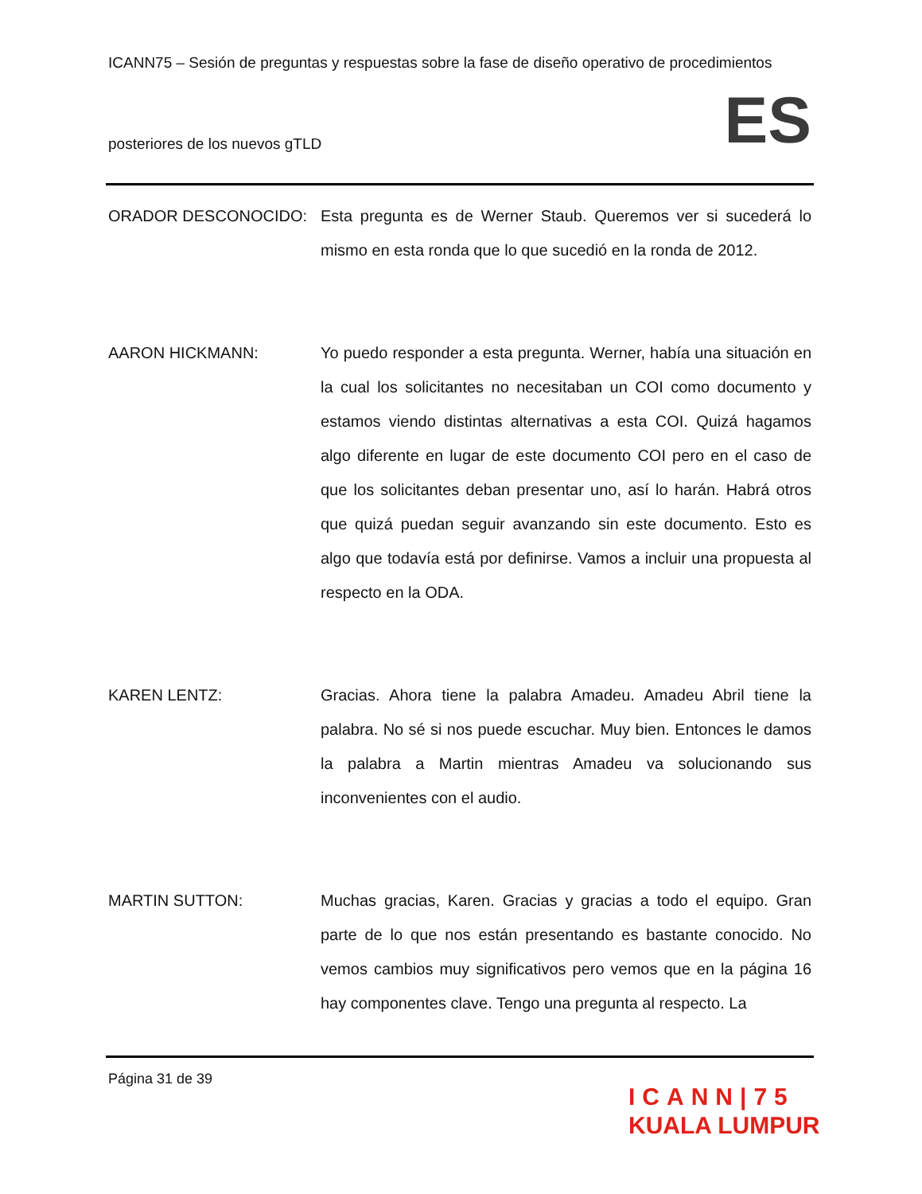ICANN75 – Sesión de preguntas y respuestas sobre la fase de diseño operativo de procedimientos
posteriores de los nuevos gTLD ES
ORADOR DESCONOCIDO: Esta pregunta es de Werner Staub. Queremos ver si sucederá lo mismo en esta ronda que lo que sucedió en la ronda de 2012.
AARON HICKMANN: Yo puedo responder a esta pregunta. Werner, había una situación en la cual los solicitantes no necesitaban un COI como documento y estamos viendo distintas alternativas a esta COI. Quizá hagamos algo diferente en lugar de este documento COI pero en el caso de que los solicitantes deban presentar uno, así lo harán. Habrá otros que quizá puedan seguir avanzando sin este documento. Esto es algo que todavía está por definirse. Vamos a incluir una propuesta al respecto en la ODA.
KAREN LENTZ: Gracias. Ahora tiene la palabra Amadeu. Amadeu Abril tiene la palabra. No sé si nos puede escuchar. Muy bien. Entonces le damos la palabra a Martin mientras Amadeu va solucionando sus inconvenientes con el audio.
MARTIN SUTTON: Muchas gracias, Karen. Gracias y gracias a todo el equipo. Gran parte de lo que nos están presentando es bastante conocido. No vemos cambios muy significativos pero vemos que en la página 16 hay componentes clave. Tengo una pregunta al respecto. La
Página 31 de 39
ICANN|75
KUALA LUMPUR